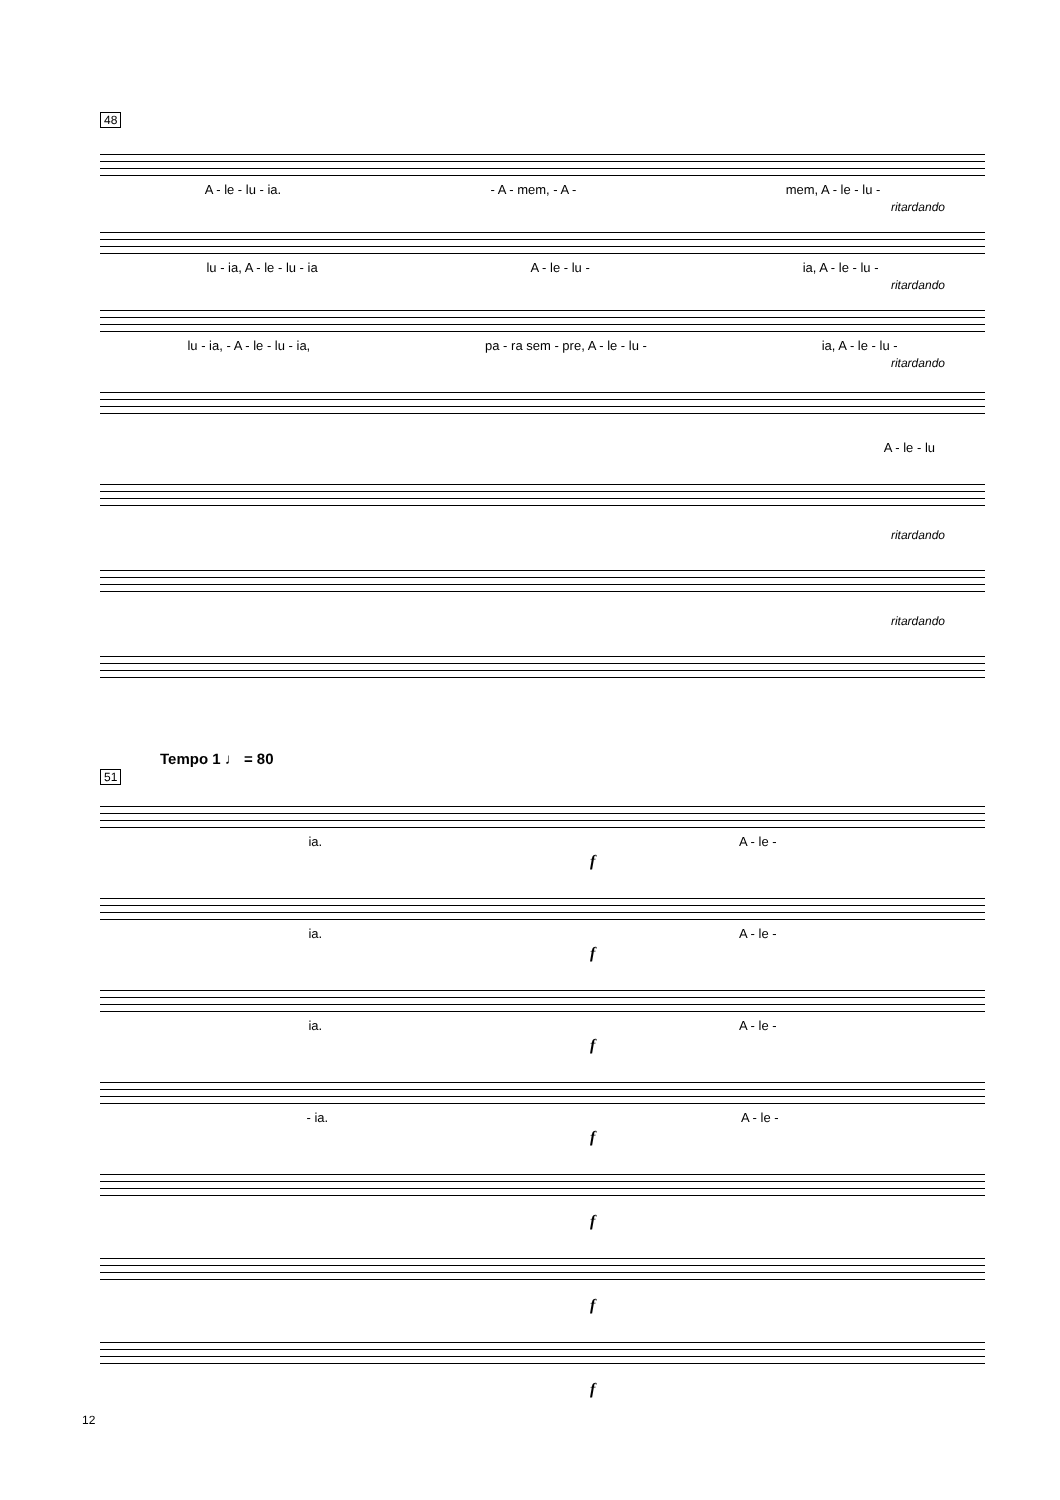48
A - le - lu - ia. - A - mem, - A - mem, A - le - lu -
ritardando
lu - ia, A - le - lu - ia A - le - lu - ia, A - le - lu -
ritardando
lu - ia, - A - le - lu - ia, pa - ra sem - pre, A - le - lu - ia, A - le - lu -
ritardando
A - le - lu
ritardando
ritardando
Tempo 1 ♩ = 80
51
ia. A - le -
f
ia. A - le -
f
ia. A - le -
f
- ia. A - le -
f
f
f
f
12